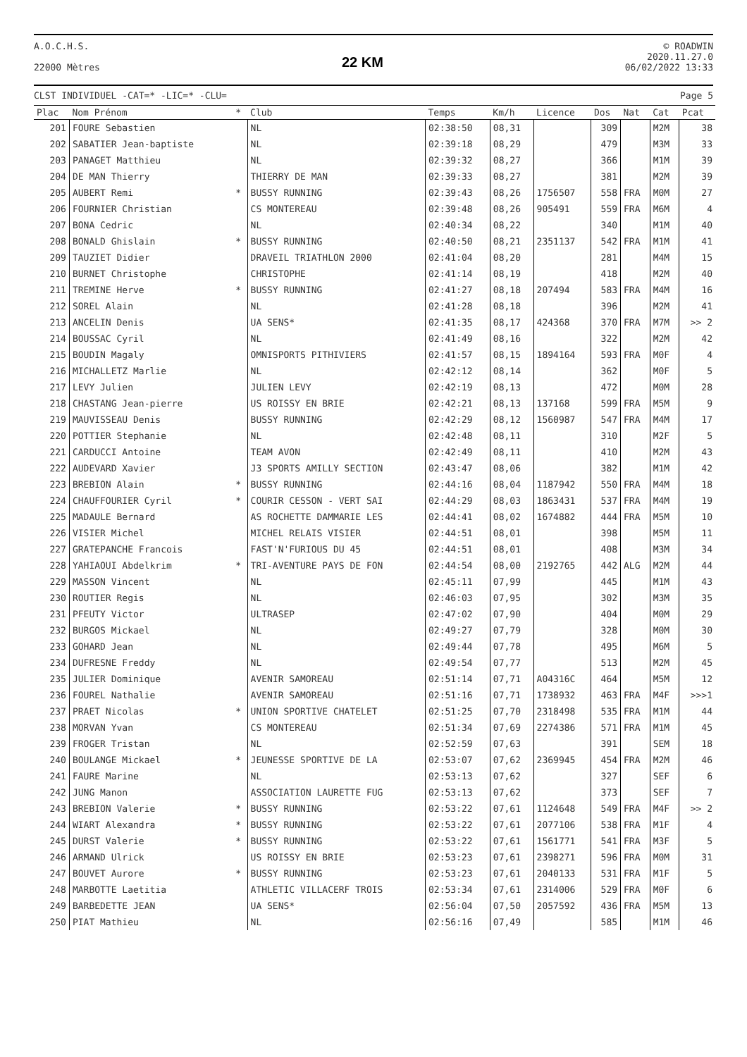A.O.C.H.S.
22000 Mètres
22 KM
© ROADWIN
2020.11.27.0
06/02/2022 13:33
CLST INDIVIDUEL -CAT=* -LIC=* -CLU=
Page 5
| Plac | Nom Prénom | * | Club | Temps | Km/h | Licence | Dos | Nat | Cat | Pcat |
| --- | --- | --- | --- | --- | --- | --- | --- | --- | --- | --- |
| 201 | FOURE Sebastien | | NL | 02:38:50 | 08,31 | | 309 | | M2M | 38 |
| 202 | SABATIER Jean-baptiste | | NL | 02:39:18 | 08,29 | | 479 | | M3M | 33 |
| 203 | PANAGET Matthieu | | NL | 02:39:32 | 08,27 | | 366 | | M1M | 39 |
| 204 | DE MAN Thierry | | THIERRY DE MAN | 02:39:33 | 08,27 | | 381 | | M2M | 39 |
| 205 | AUBERT Remi | * | BUSSY RUNNING | 02:39:43 | 08,26 | 1756507 | 558 | FRA | M0M | 27 |
| 206 | FOURNIER Christian | | CS MONTEREAU | 02:39:48 | 08,26 | 905491 | 559 | FRA | M6M | 4 |
| 207 | BONA Cedric | | NL | 02:40:34 | 08,22 | | 340 | | M1M | 40 |
| 208 | BONALD Ghislain | * | BUSSY RUNNING | 02:40:50 | 08,21 | 2351137 | 542 | FRA | M1M | 41 |
| 209 | TAUZIET Didier | | DRAVEIL TRIATHLON 2000 | 02:41:04 | 08,20 | | 281 | | M4M | 15 |
| 210 | BURNET Christophe | | CHRISTOPHE | 02:41:14 | 08,19 | | 418 | | M2M | 40 |
| 211 | TREMINE Herve | * | BUSSY RUNNING | 02:41:27 | 08,18 | 207494 | 583 | FRA | M4M | 16 |
| 212 | SOREL Alain | | NL | 02:41:28 | 08,18 | | 396 | | M2M | 41 |
| 213 | ANCELIN Denis | | UA SENS* | 02:41:35 | 08,17 | 424368 | 370 | FRA | M7M | >> 2 |
| 214 | BOUSSAC Cyril | | NL | 02:41:49 | 08,16 | | 322 | | M2M | 42 |
| 215 | BOUDIN Magaly | | OMNISPORTS PITHIVIERS | 02:41:57 | 08,15 | 1894164 | 593 | FRA | M0F | 4 |
| 216 | MICHALLETZ Marlie | | NL | 02:42:12 | 08,14 | | 362 | | M0F | 5 |
| 217 | LEVY Julien | | JULIEN LEVY | 02:42:19 | 08,13 | | 472 | | M0M | 28 |
| 218 | CHASTANG Jean-pierre | | US ROISSY EN BRIE | 02:42:21 | 08,13 | 137168 | 599 | FRA | M5M | 9 |
| 219 | MAUVISSEAU Denis | | BUSSY RUNNING | 02:42:29 | 08,12 | 1560987 | 547 | FRA | M4M | 17 |
| 220 | POTTIER Stephanie | | NL | 02:42:48 | 08,11 | | 310 | | M2F | 5 |
| 221 | CARDUCCI Antoine | | TEAM AVON | 02:42:49 | 08,11 | | 410 | | M2M | 43 |
| 222 | AUDEVARD Xavier | | J3 SPORTS AMILLY SECTION | 02:43:47 | 08,06 | | 382 | | M1M | 42 |
| 223 | BREBION Alain | * | BUSSY RUNNING | 02:44:16 | 08,04 | 1187942 | 550 | FRA | M4M | 18 |
| 224 | CHAUFFOURIER Cyril | * | COURIR CESSON - VERT SAI | 02:44:29 | 08,03 | 1863431 | 537 | FRA | M4M | 19 |
| 225 | MADAULE Bernard | | AS ROCHETTE DAMMARIE LES | 02:44:41 | 08,02 | 1674882 | 444 | FRA | M5M | 10 |
| 226 | VISIER Michel | | MICHEL RELAIS VISIER | 02:44:51 | 08,01 | | 398 | | M5M | 11 |
| 227 | GRATEPANCHE Francois | | FAST'N'FURIOUS DU 45 | 02:44:51 | 08,01 | | 408 | | M3M | 34 |
| 228 | YAHIAOUI Abdelkrim | * | TRI-AVENTURE PAYS DE FON | 02:44:54 | 08,00 | 2192765 | 442 | ALG | M2M | 44 |
| 229 | MASSON Vincent | | NL | 02:45:11 | 07,99 | | 445 | | M1M | 43 |
| 230 | ROUTIER Regis | | NL | 02:46:03 | 07,95 | | 302 | | M3M | 35 |
| 231 | PFEUTY Victor | | ULTRASEP | 02:47:02 | 07,90 | | 404 | | M0M | 29 |
| 232 | BURGOS Mickael | | NL | 02:49:27 | 07,79 | | 328 | | M0M | 30 |
| 233 | GOHARD Jean | | NL | 02:49:44 | 07,78 | | 495 | | M6M | 5 |
| 234 | DUFRESNE Freddy | | NL | 02:49:54 | 07,77 | | 513 | | M2M | 45 |
| 235 | JULIER Dominique | | AVENIR SAMOREAU | 02:51:14 | 07,71 | A04316C | 464 | | M5M | 12 |
| 236 | FOUREL Nathalie | | AVENIR SAMOREAU | 02:51:16 | 07,71 | 1738932 | 463 | FRA | M4F | >>>1 |
| 237 | PRAET Nicolas | * | UNION SPORTIVE CHATELET | 02:51:25 | 07,70 | 2318498 | 535 | FRA | M1M | 44 |
| 238 | MORVAN Yvan | | CS MONTEREAU | 02:51:34 | 07,69 | 2274386 | 571 | FRA | M1M | 45 |
| 239 | FROGER Tristan | | NL | 02:52:59 | 07,63 | | 391 | | SEM | 18 |
| 240 | BOULANGE Mickael | * | JEUNESSE SPORTIVE DE LA | 02:53:07 | 07,62 | 2369945 | 454 | FRA | M2M | 46 |
| 241 | FAURE Marine | | NL | 02:53:13 | 07,62 | | 327 | | SEF | 6 |
| 242 | JUNG Manon | | ASSOCIATION LAURETTE FUG | 02:53:13 | 07,62 | | 373 | | SEF | 7 |
| 243 | BREBION Valerie | * | BUSSY RUNNING | 02:53:22 | 07,61 | 1124648 | 549 | FRA | M4F | >> 2 |
| 244 | WIART Alexandra | * | BUSSY RUNNING | 02:53:22 | 07,61 | 2077106 | 538 | FRA | M1F | 4 |
| 245 | DURST Valerie | * | BUSSY RUNNING | 02:53:22 | 07,61 | 1561771 | 541 | FRA | M3F | 5 |
| 246 | ARMAND Ulrick | | US ROISSY EN BRIE | 02:53:23 | 07,61 | 2398271 | 596 | FRA | M0M | 31 |
| 247 | BOUVET Aurore | * | BUSSY RUNNING | 02:53:23 | 07,61 | 2040133 | 531 | FRA | M1F | 5 |
| 248 | MARBOTTE Laetitia | | ATHLETIC VILLACERF TROIS | 02:53:34 | 07,61 | 2314006 | 529 | FRA | M0F | 6 |
| 249 | BARBEDETTE JEAN | | UA SENS* | 02:56:04 | 07,50 | 2057592 | 436 | FRA | M5M | 13 |
| 250 | PIAT Mathieu | | NL | 02:56:16 | 07,49 | | 585 | | M1M | 46 |